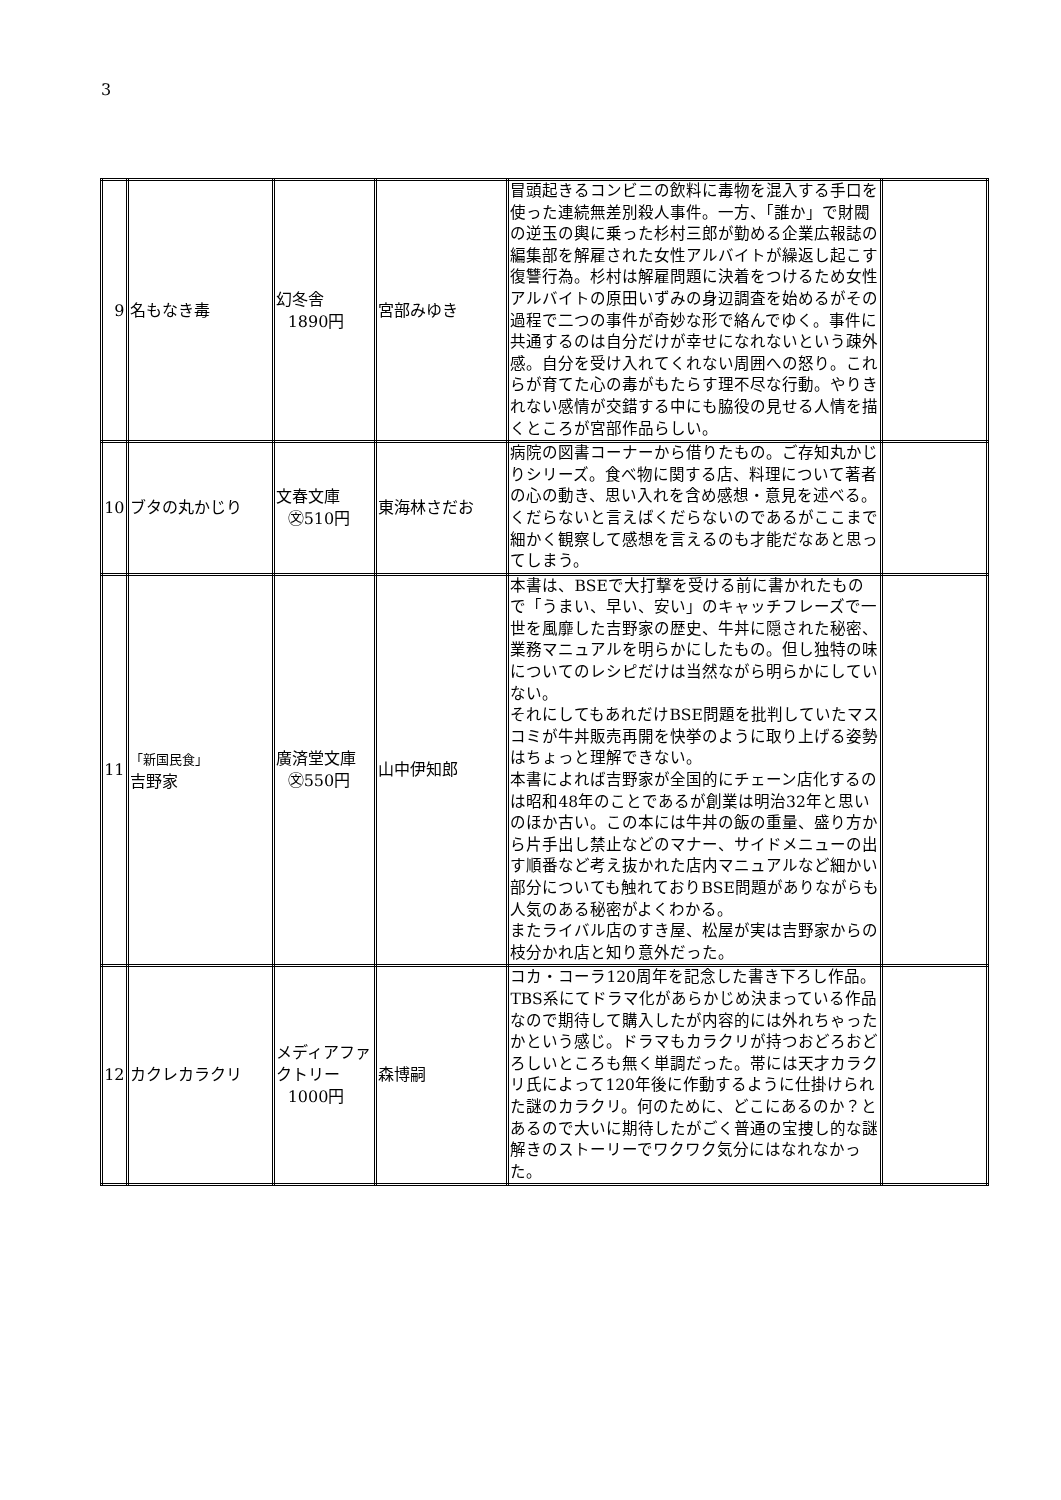3
| 9 | 名もなき毒 | 幻冬舎 1890円 | 宮部みゆき | 冒頭起きるコンビニの飲料に毒物を混入する手口を使った連続無差別殺人事件。一方、「誰か」で財閥の逆玉の輿に乗った杉村三郎が勤める企業広報誌の編集部を解雇された女性アルバイトが繰返し起こす復讐行為。杉村は解雇問題に決着をつけるため女性アルバイトの原田いずみの身辺調査を始めるがその過程で二つの事件が奇妙な形で絡んでゆく。事件に共通するのは自分だけが幸せになれないという疎外感。自分を受け入れてくれない周囲への怒り。これらが育てた心の毒がもたらす理不尽な行動。やりきれない感情が交錯する中にも脇役の見せる人情を描くところが宮部作品らしい。 | |
| 10 | ブタの丸かじり | 文春文庫 ㉆510円 | 東海林さだお | 病院の図書コーナーから借りたもの。ご存知丸かじりシリーズ。食べ物に関する店、料理について著者の心の動き、思い入れを含め感想・意見を述べる。くだらないと言えばくだらないのであるがここまで細かく観察して感想を言えるのも才能だなあと思ってしまう。 | |
| 11 | 「新国民食」 吉野家 | 廣済堂文庫 ㉆550円 | 山中伊知郎 | 本書は、BSEで大打撃を受ける前に書かれたもので「うまい、早い、安い」のキャッチフレーズで一世を風靡した吉野家の歴史、牛丼に隠された秘密、業務マニュアルを明らかにしたもの。但し独特の味についてのレシピだけは当然ながら明らかにしていない。 それにしてもあれだけBSE問題を批判していたマスコミが牛丼販売再開を快挙のように取り上げる姿勢はちょっと理解できない。 本書によれば吉野家が全国的にチェーン店化するのは昭和48年のことであるが創業は明治32年と思いのほか古い。この本には牛丼の飯の重量、盛り方から片手出し禁止などのマナー、サイドメニューの出す順番など考え抜かれた店内マニュアルなど細かい部分についても触れておりBSE問題がありながらも人気のある秘密がよくわかる。 またライバル店のすき屋、松屋が実は吉野家からの枝分かれ店と知り意外だった。 | |
| 12 | カクレカラクリ | メディアファクトリー 1000円 | 森博嗣 | コカ・コーラ120周年を記念した書き下ろし作品。TBS系にてドラマ化があらかじめ決まっている作品なので期待して購入したが内容的には外れちゃったかという感じ。ドラマもカラクリが持つおどろおどろしいところも無く単調だった。帯には天才カラクリ氏によって120年後に作動するように仕掛けられた謎のカラクリ。何のために、どこにあるのか？とあるので大いに期待したがごく普通の宝捜し的な謎解きのストーリーでワクワク気分にはなれなかった。 | |